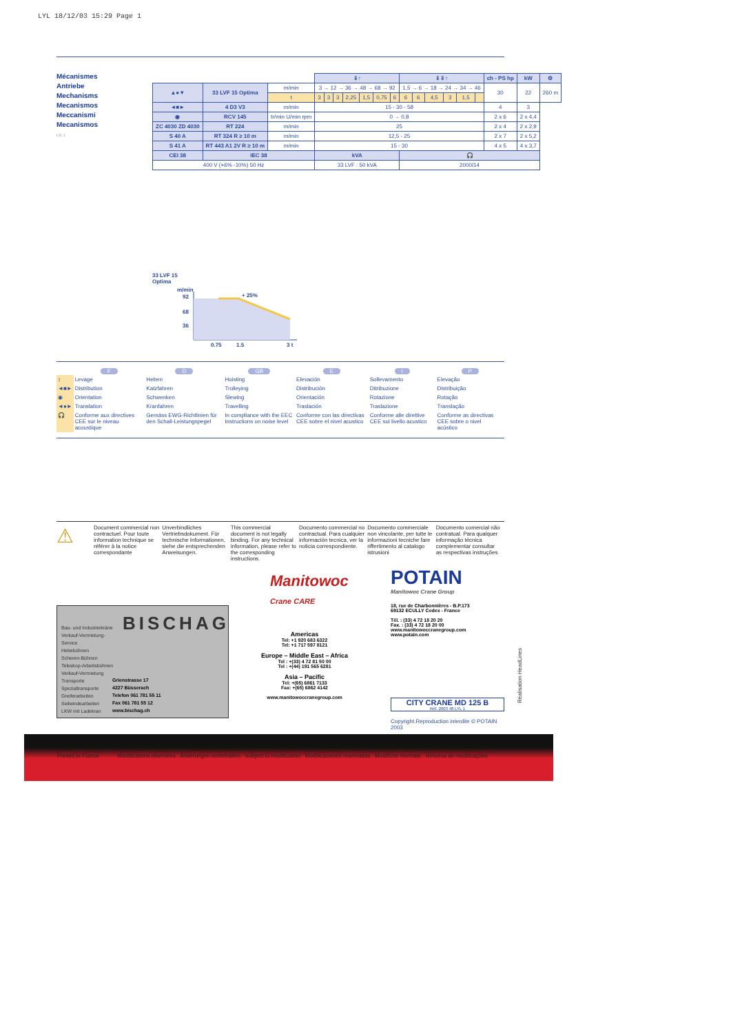LYL 18/12/03 15:29 Page 1
Mécanismes
Antriebe
Mechanisms
Mecanismos
Meccanismi
Mecanismos
LYL 1
| | | | ⇓↑ | | | | | | | ⇓⇓↑ | | | | | | ch - PS hp | kW | ⚙ |
| ▲●▼ | 33 LVF 15 Optima | m/min | 3 → 12 → 36 → 48 → 68 → 92 | | | | | | | 1,5 → 6 → 18 → 24 → 34 → 46 | | | | | | 30 | 22 | 260 m |
| | | t | 3 | 3 | 3 | 2,25 | 1,5 | 0,75 | 6 | 6 | 6 | 4,5 | 3 | 1,5 | | | | |
| ◄■► | 4 D3 V3 | m/min | 15 - 30 - 58 | | | | | | | | | | | | | 4 | 3 | |
| ◉ | RCV 145 | tr/min U/min rpm | 0 → 0,8 | | | | | | | | | | | | | 2 x 6 | 2 x 4,4 | |
| ZC 4030 ZD 4030 | RT 224 | m/min | 25 | | | | | | | | | | | | | 2 x 4 | 2 x 2,9 | |
| S 40 A | RT 324 R ≥ 10 m | m/min | 12,5 - 25 | | | | | | | | | | | | | 2 x 7 | 2 x 5,2 | |
| S 41 A | RT 443 A1 2V R ≥ 10 m | m/min | 15 - 30 | | | | | | | | | | | | | 4 x 5 | 4 x 3,7 | |
| CEI 38 | IEC 38 | | kVA | | | | | | | 🎧 | | | | | | | | |
| 400 V (+6% -10%) 50 Hz | | | 33 LVF : 50 kVA | | | | | | | 2000/14 | | | | | | | | |
33 LVF 15
Optima
m/min
92
68
36
+ 25%
0,75
1,5
3 t
| | F | D | GB | E | I | P |
| --- | --- | --- | --- | --- | --- | --- |
| ↕ | Levage | Heben | Hoisting | Elevación | Sollevamento | Elevação |
| ◄■► | Distribution | Katzfahren | Trolleying | Distribución | Ditribuzione | Distribuição |
| ◉ | Orientation | Schwenken | Slewing | Orientación | Rotazione | Rotação |
| ◄●► | Translation | Kranfahren | Travelling | Traslación | Traslazione | Translação |
| 🎧 | Conforme aux directives CEE sur le niveau acoustique | Gemäss EWG-Richtlinien für den Schall-Leistungspegel | In compliance with the EEC Instructions on noise level | Conforme con las directivas CEE sobre el nivel acustico | Conforme alle direttive CEE sul livello acustico | Conforme as directivas CEE sobre o nivel acústico |
⚠
Document commercial non contractuel. Pour toute information technique se référer à la notice correspondante
Unverbindliches Vertriebsdokument. Für technische Informationen, siehe die entsprechenden Anweisungen.
This commercial document is not legally binding. For any technical information, please refer to the corresponding instructions.
Documento commercial no contractual. Para cualquier información tecnica, ver la noticia correspondiente.
Documento commerciale non vincolante, per tutte le informazioni tecniche fare riffertimento al catalogo istrusioni
Documento comercial não contratual. Para qualquer informação técnica complementar consultar as respectivas instruções
Manitowoc
Crane CARE
POTAIN
Manitowoc Crane Group
18, rue de Charbonnières - B.P.173
69132 ECULLY Cedex - France
Tél. : (33) 4 72 18 20 20
Fax. : (33) 4 72 18 20 00
www.manitowoccranegroup.com www.potain.com
Americas
Tel: +1 920 683 6322
Tel: +1 717 597 8121
Europe – Middle East – Africa
Tel : +(33) 4 72 81 50 00
Tel : +(44) 191 565 6281
Asia – Pacific
Tel: +(65) 6861 7133
Fax: +(65) 6862 4142
www.manitowoccranegroup.com
CITY CRANE MD 125 B
Réf. 2003 48 LYL 1
Copyright.Reproduction interdite © POTAIN 2003
BISCHAG
Bau- und Industriekräne
Verkauf-Vermietung-
Service
Hebebühnen
Scheren-Bühnen
Teleskop-Arbeitsbühnen
Verkauf-Vermietung
Transporte
Spezialtransporte
Greiferarbeiten
Seilwindearbeiten
LKW mit Ladekran
Grienstrasse 17
4227 Büsserach
Telefon 061 781 55 11
Fax 061 781 55 12
www.bischag.ch
Réalisation HeadLines
Printed in France Modifications réservées Änderungen vorbehalten Subject to modification Modificaciones reservadas Modifiche riservate Reserva de modificações